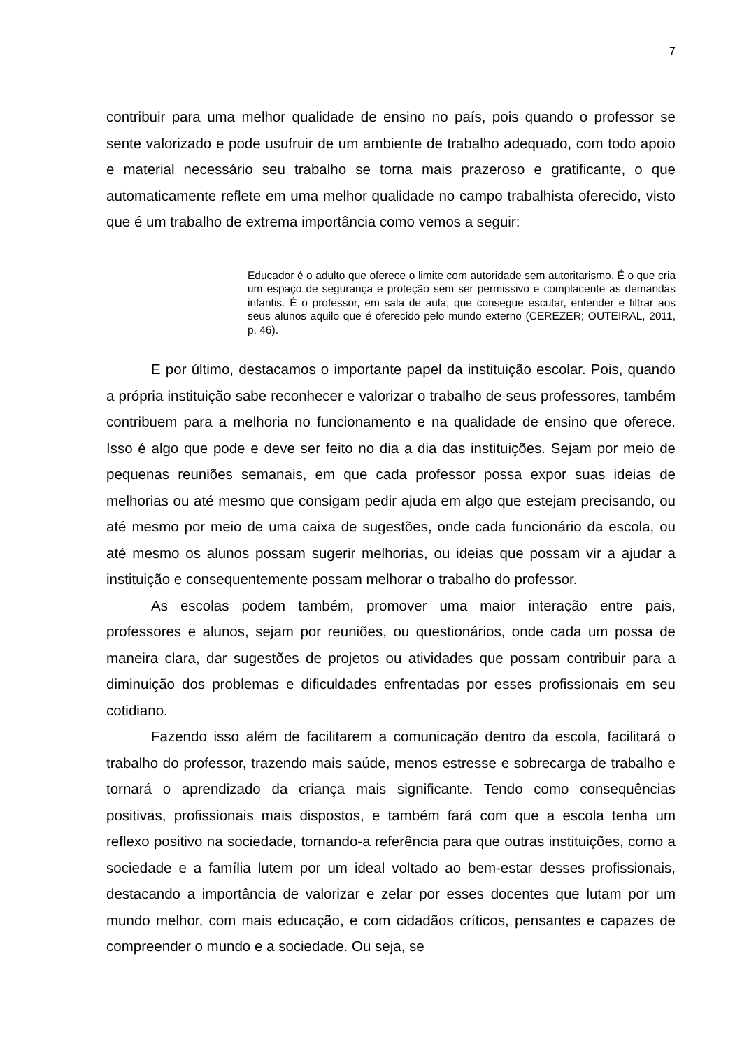7
contribuir para uma melhor qualidade de ensino no país, pois quando o professor se sente valorizado e pode usufruir de um ambiente de trabalho adequado, com todo apoio e material necessário seu trabalho se torna mais prazeroso e gratificante, o que automaticamente reflete em uma melhor qualidade no campo trabalhista oferecido, visto que é um trabalho de extrema importância como vemos a seguir:
Educador é o adulto que oferece o limite com autoridade sem autoritarismo. É o que cria um espaço de segurança e proteção sem ser permissivo e complacente as demandas infantis. É o professor, em sala de aula, que consegue escutar, entender e filtrar aos seus alunos aquilo que é oferecido pelo mundo externo (CEREZER; OUTEIRAL, 2011, p. 46).
E por último, destacamos o importante papel da instituição escolar. Pois, quando a própria instituição sabe reconhecer e valorizar o trabalho de seus professores, também contribuem para a melhoria no funcionamento e na qualidade de ensino que oferece. Isso é algo que pode e deve ser feito no dia a dia das instituições. Sejam por meio de pequenas reuniões semanais, em que cada professor possa expor suas ideias de melhorias ou até mesmo que consigam pedir ajuda em algo que estejam precisando, ou até mesmo por meio de uma caixa de sugestões, onde cada funcionário da escola, ou até mesmo os alunos possam sugerir melhorias, ou ideias que possam vir a ajudar a instituição e consequentemente possam melhorar o trabalho do professor.
As escolas podem também, promover uma maior interação entre pais, professores e alunos, sejam por reuniões, ou questionários, onde cada um possa de maneira clara, dar sugestões de projetos ou atividades que possam contribuir para a diminuição dos problemas e dificuldades enfrentadas por esses profissionais em seu cotidiano.
Fazendo isso além de facilitarem a comunicação dentro da escola, facilitará o trabalho do professor, trazendo mais saúde, menos estresse e sobrecarga de trabalho e tornará o aprendizado da criança mais significante. Tendo como consequências positivas, profissionais mais dispostos, e também fará com que a escola tenha um reflexo positivo na sociedade, tornando-a referência para que outras instituições, como a sociedade e a família lutem por um ideal voltado ao bem-estar desses profissionais, destacando a importância de valorizar e zelar por esses docentes que lutam por um mundo melhor, com mais educação, e com cidadãos críticos, pensantes e capazes de compreender o mundo e a sociedade. Ou seja, se